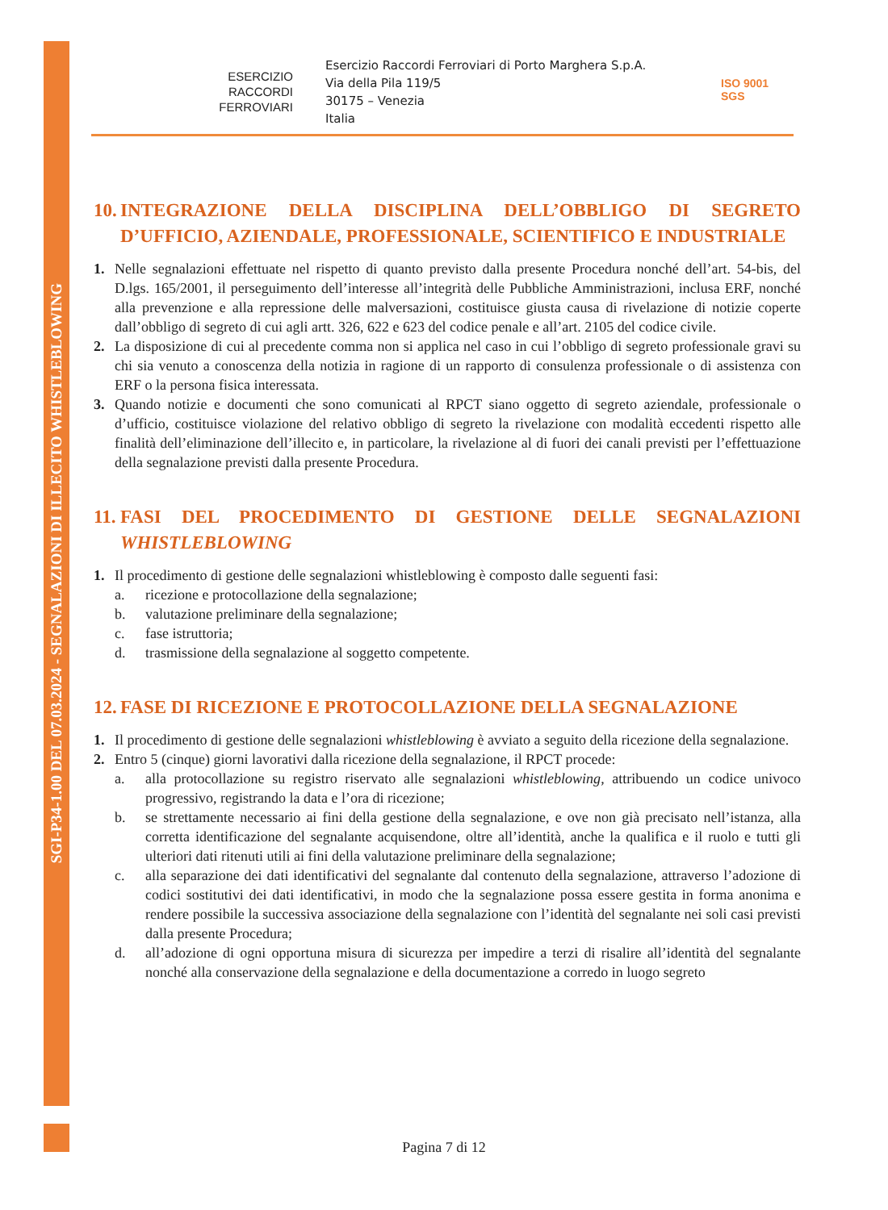SGI-P34-1.00 DEL 07.03.2024 - SEGNALAZIONI DI ILLECITO WHISTLEBLOWING
ESERCIZIO
RACCORDI
FERROVIARI
Esercizio Raccordi Ferroviari di Porto Marghera S.p.A.
Via della Pila 119/5
30175 – Venezia
Italia
ISO 9001
SGS
10. INTEGRAZIONE DELLA DISCIPLINA DELL’OBBLIGO DI SEGRETO D’UFFICIO, AZIENDALE, PROFESSIONALE, SCIENTIFICO E INDUSTRIALE
1. Nelle segnalazioni effettuate nel rispetto di quanto previsto dalla presente Procedura nonché dell’art. 54-bis, del D.lgs. 165/2001, il perseguimento dell’interesse all’integrità delle Pubbliche Amministrazioni, inclusa ERF, nonché alla prevenzione e alla repressione delle malversazioni, costituisce giusta causa di rivelazione di notizie coperte dall’obbligo di segreto di cui agli artt. 326, 622 e 623 del codice penale e all’art. 2105 del codice civile.
2. La disposizione di cui al precedente comma non si applica nel caso in cui l’obbligo di segreto professionale gravi su chi sia venuto a conoscenza della notizia in ragione di un rapporto di consulenza professionale o di assistenza con ERF o la persona fisica interessata.
3. Quando notizie e documenti che sono comunicati al RPCT siano oggetto di segreto aziendale, professionale o d’ufficio, costituisce violazione del relativo obbligo di segreto la rivelazione con modalità eccedenti rispetto alle finalità dell’eliminazione dell’illecito e, in particolare, la rivelazione al di fuori dei canali previsti per l’effettuazione della segnalazione previsti dalla presente Procedura.
11. FASI DEL PROCEDIMENTO DI GESTIONE DELLE SEGNALAZIONI WHISTLEBLOWING
1. Il procedimento di gestione delle segnalazioni whistleblowing è composto dalle seguenti fasi:
a. ricezione e protocollazione della segnalazione;
b. valutazione preliminare della segnalazione;
c. fase istruttoria;
d. trasmissione della segnalazione al soggetto competente.
12. FASE DI RICEZIONE E PROTOCOLLAZIONE DELLA SEGNALAZIONE
1. Il procedimento di gestione delle segnalazioni whistleblowing è avviato a seguito della ricezione della segnalazione.
2. Entro 5 (cinque) giorni lavorativi dalla ricezione della segnalazione, il RPCT procede:
a. alla protocollazione su registro riservato alle segnalazioni whistleblowing, attribuendo un codice univoco progressivo, registrando la data e l’ora di ricezione;
b. se strettamente necessario ai fini della gestione della segnalazione, e ove non già precisato nell’istanza, alla corretta identificazione del segnalante acquisendone, oltre all’identità, anche la qualifica e il ruolo e tutti gli ulteriori dati ritenuti utili ai fini della valutazione preliminare della segnalazione;
c. alla separazione dei dati identificativi del segnalante dal contenuto della segnalazione, attraverso l’adozione di codici sostitutivi dei dati identificativi, in modo che la segnalazione possa essere gestita in forma anonima e rendere possibile la successiva associazione della segnalazione con l’identità del segnalante nei soli casi previsti dalla presente Procedura;
d. all’adozione di ogni opportuna misura di sicurezza per impedire a terzi di risalire all’identità del segnalante nonché alla conservazione della segnalazione e della documentazione a corredo in luogo segreto
Pagina 7 di 12